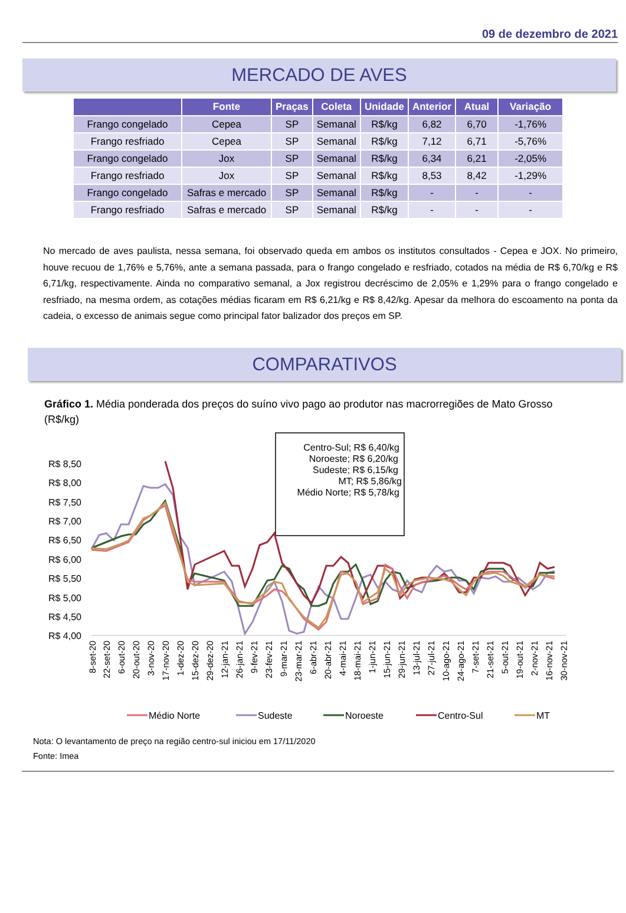09 de dezembro de 2021
MERCADO DE AVES
| | Fonte | Praças | Coleta | Unidade | Anterior | Atual | Variação |
| --- | --- | --- | --- | --- | --- | --- | --- |
| Frango congelado | Cepea | SP | Semanal | R$/kg | 6,82 | 6,70 | -1,76% |
| Frango resfriado | Cepea | SP | Semanal | R$/kg | 7,12 | 6,71 | -5,76% |
| Frango congelado | Jox | SP | Semanal | R$/kg | 6,34 | 6,21 | -2,05% |
| Frango resfriado | Jox | SP | Semanal | R$/kg | 8,53 | 8,42 | -1,29% |
| Frango congelado | Safras e mercado | SP | Semanal | R$/kg | - | - | - |
| Frango resfriado | Safras e mercado | SP | Semanal | R$/kg | - | - | - |
No mercado de aves paulista, nessa semana, foi observado queda em ambos os institutos consultados - Cepea e JOX. No primeiro, houve recuou de 1,76% e 5,76%, ante a semana passada, para o frango congelado e resfriado, cotados na média de R$ 6,70/kg e R$ 6,71/kg, respectivamente. Ainda no comparativo semanal, a Jox registrou decréscimo de 2,05% e 1,29% para o frango congelado e resfriado, na mesma ordem, as cotações médias ficaram em R$ 6,21/kg e R$ 8,42/kg. Apesar da melhora do escoamento na ponta da cadeia, o excesso de animais segue como principal fator balizador dos preços em SP.
COMPARATIVOS
Gráfico 1. Média ponderada dos preços do suíno vivo pago ao produtor nas macrorregiões de Mato Grosso (R$/kg)
Centro-Sul; R$ 6,40/kg
Noroeste; R$ 6,20/kg
Sudeste; R$ 6,15/kg
MT; R$ 5,86/kg
Médio Norte; R$ 5,78/kg
R$ 8,50
R$ 8,00
R$ 7,50
R$ 7,00
R$ 6,50
R$ 6,00
R$ 5,50
R$ 5,00
R$ 4,50
R$ 4,00
8-set-20
22-set-20
6-out-20
20-out-20
3-nov-20
17-nov-20
1-dez-20
15-dez-20
29-dez-20
12-jan-21
26-jan-21
9-fev-21
23-fev-21
9-mar-21
23-mar-21
6-abr-21
20-abr-21
4-mai-21
18-mai-21
1-jun-21
15-jun-21
29-jun-21
13-jul-21
27-jul-21
10-ago-21
24-ago-21
7-set-21
21-set-21
5-out-21
19-out-21
2-nov-21
16-nov-21
30-nov-21
Médio Norte
Sudeste
Noroeste
Centro-Sul
MT
Nota: O levantamento de preço na região centro-sul iniciou em 17/11/2020
Fonte: Imea